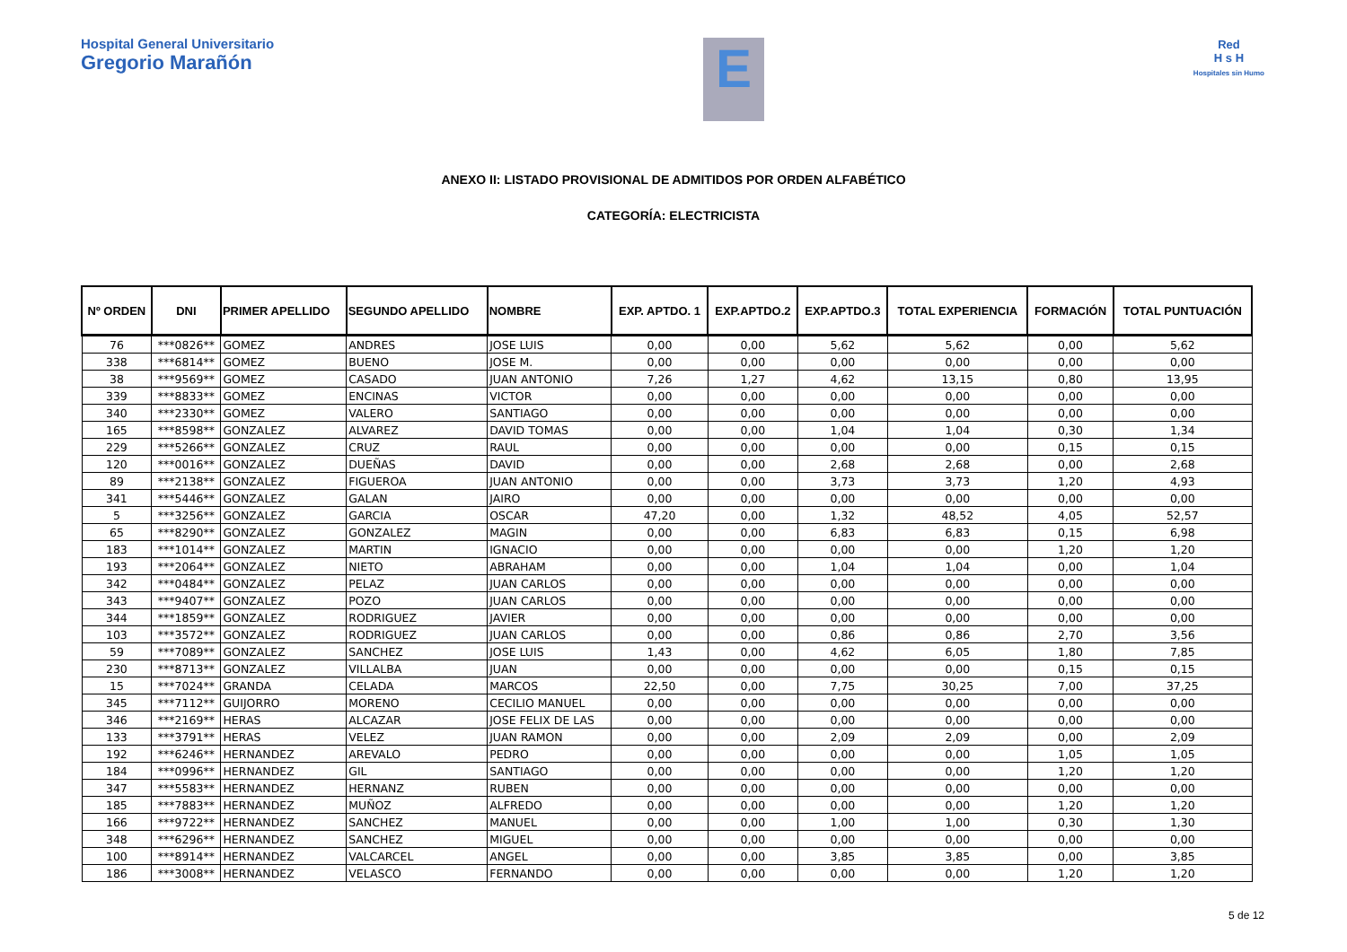Hospital General Universitario
Gregorio Marañón
E
Red
H s H
Hospitales sin Humo
ANEXO II: LISTADO PROVISIONAL DE ADMITIDOS POR ORDEN ALFABÉTICO
CATEGORÍA: ELECTRICISTA
| Nº ORDEN | DNI | PRIMER APELLIDO | SEGUNDO APELLIDO | NOMBRE | EXP. APTDO. 1 | EXP.APTDO.2 | EXP.APTDO.3 | TOTAL EXPERIENCIA | FORMACIÓN | TOTAL PUNTUACIÓN |
| --- | --- | --- | --- | --- | --- | --- | --- | --- | --- | --- |
| 76 | ***0826** | GOMEZ | ANDRES | JOSE LUIS | 0,00 | 0,00 | 5,62 | 5,62 | 0,00 | 5,62 |
| 338 | ***6814** | GOMEZ | BUENO | JOSE M. | 0,00 | 0,00 | 0,00 | 0,00 | 0,00 | 0,00 |
| 38 | ***9569** | GOMEZ | CASADO | JUAN ANTONIO | 7,26 | 1,27 | 4,62 | 13,15 | 0,80 | 13,95 |
| 339 | ***8833** | GOMEZ | ENCINAS | VICTOR | 0,00 | 0,00 | 0,00 | 0,00 | 0,00 | 0,00 |
| 340 | ***2330** | GOMEZ | VALERO | SANTIAGO | 0,00 | 0,00 | 0,00 | 0,00 | 0,00 | 0,00 |
| 165 | ***8598** | GONZALEZ | ALVAREZ | DAVID TOMAS | 0,00 | 0,00 | 1,04 | 1,04 | 0,30 | 1,34 |
| 229 | ***5266** | GONZALEZ | CRUZ | RAUL | 0,00 | 0,00 | 0,00 | 0,00 | 0,15 | 0,15 |
| 120 | ***0016** | GONZALEZ | DUEÑAS | DAVID | 0,00 | 0,00 | 2,68 | 2,68 | 0,00 | 2,68 |
| 89 | ***2138** | GONZALEZ | FIGUEROA | JUAN ANTONIO | 0,00 | 0,00 | 3,73 | 3,73 | 1,20 | 4,93 |
| 341 | ***5446** | GONZALEZ | GALAN | JAIRO | 0,00 | 0,00 | 0,00 | 0,00 | 0,00 | 0,00 |
| 5 | ***3256** | GONZALEZ | GARCIA | OSCAR | 47,20 | 0,00 | 1,32 | 48,52 | 4,05 | 52,57 |
| 65 | ***8290** | GONZALEZ | GONZALEZ | MAGIN | 0,00 | 0,00 | 6,83 | 6,83 | 0,15 | 6,98 |
| 183 | ***1014** | GONZALEZ | MARTIN | IGNACIO | 0,00 | 0,00 | 0,00 | 0,00 | 1,20 | 1,20 |
| 193 | ***2064** | GONZALEZ | NIETO | ABRAHAM | 0,00 | 0,00 | 1,04 | 1,04 | 0,00 | 1,04 |
| 342 | ***0484** | GONZALEZ | PELAZ | JUAN CARLOS | 0,00 | 0,00 | 0,00 | 0,00 | 0,00 | 0,00 |
| 343 | ***9407** | GONZALEZ | POZO | JUAN CARLOS | 0,00 | 0,00 | 0,00 | 0,00 | 0,00 | 0,00 |
| 344 | ***1859** | GONZALEZ | RODRIGUEZ | JAVIER | 0,00 | 0,00 | 0,00 | 0,00 | 0,00 | 0,00 |
| 103 | ***3572** | GONZALEZ | RODRIGUEZ | JUAN CARLOS | 0,00 | 0,00 | 0,86 | 0,86 | 2,70 | 3,56 |
| 59 | ***7089** | GONZALEZ | SANCHEZ | JOSE LUIS | 1,43 | 0,00 | 4,62 | 6,05 | 1,80 | 7,85 |
| 230 | ***8713** | GONZALEZ | VILLALBA | JUAN | 0,00 | 0,00 | 0,00 | 0,00 | 0,15 | 0,15 |
| 15 | ***7024** | GRANDA | CELADA | MARCOS | 22,50 | 0,00 | 7,75 | 30,25 | 7,00 | 37,25 |
| 345 | ***7112** | GUIJORRO | MORENO | CECILIO MANUEL | 0,00 | 0,00 | 0,00 | 0,00 | 0,00 | 0,00 |
| 346 | ***2169** | HERAS | ALCAZAR | JOSE FELIX DE LAS | 0,00 | 0,00 | 0,00 | 0,00 | 0,00 | 0,00 |
| 133 | ***3791** | HERAS | VELEZ | JUAN RAMON | 0,00 | 0,00 | 2,09 | 2,09 | 0,00 | 2,09 |
| 192 | ***6246** | HERNANDEZ | AREVALO | PEDRO | 0,00 | 0,00 | 0,00 | 0,00 | 1,05 | 1,05 |
| 184 | ***0996** | HERNANDEZ | GIL | SANTIAGO | 0,00 | 0,00 | 0,00 | 0,00 | 1,20 | 1,20 |
| 347 | ***5583** | HERNANDEZ | HERNANZ | RUBEN | 0,00 | 0,00 | 0,00 | 0,00 | 0,00 | 0,00 |
| 185 | ***7883** | HERNANDEZ | MUÑOZ | ALFREDO | 0,00 | 0,00 | 0,00 | 0,00 | 1,20 | 1,20 |
| 166 | ***9722** | HERNANDEZ | SANCHEZ | MANUEL | 0,00 | 0,00 | 1,00 | 1,00 | 0,30 | 1,30 |
| 348 | ***6296** | HERNANDEZ | SANCHEZ | MIGUEL | 0,00 | 0,00 | 0,00 | 0,00 | 0,00 | 0,00 |
| 100 | ***8914** | HERNANDEZ | VALCARCEL | ANGEL | 0,00 | 0,00 | 3,85 | 3,85 | 0,00 | 3,85 |
| 186 | ***3008** | HERNANDEZ | VELASCO | FERNANDO | 0,00 | 0,00 | 0,00 | 0,00 | 1,20 | 1,20 |
5 de 12